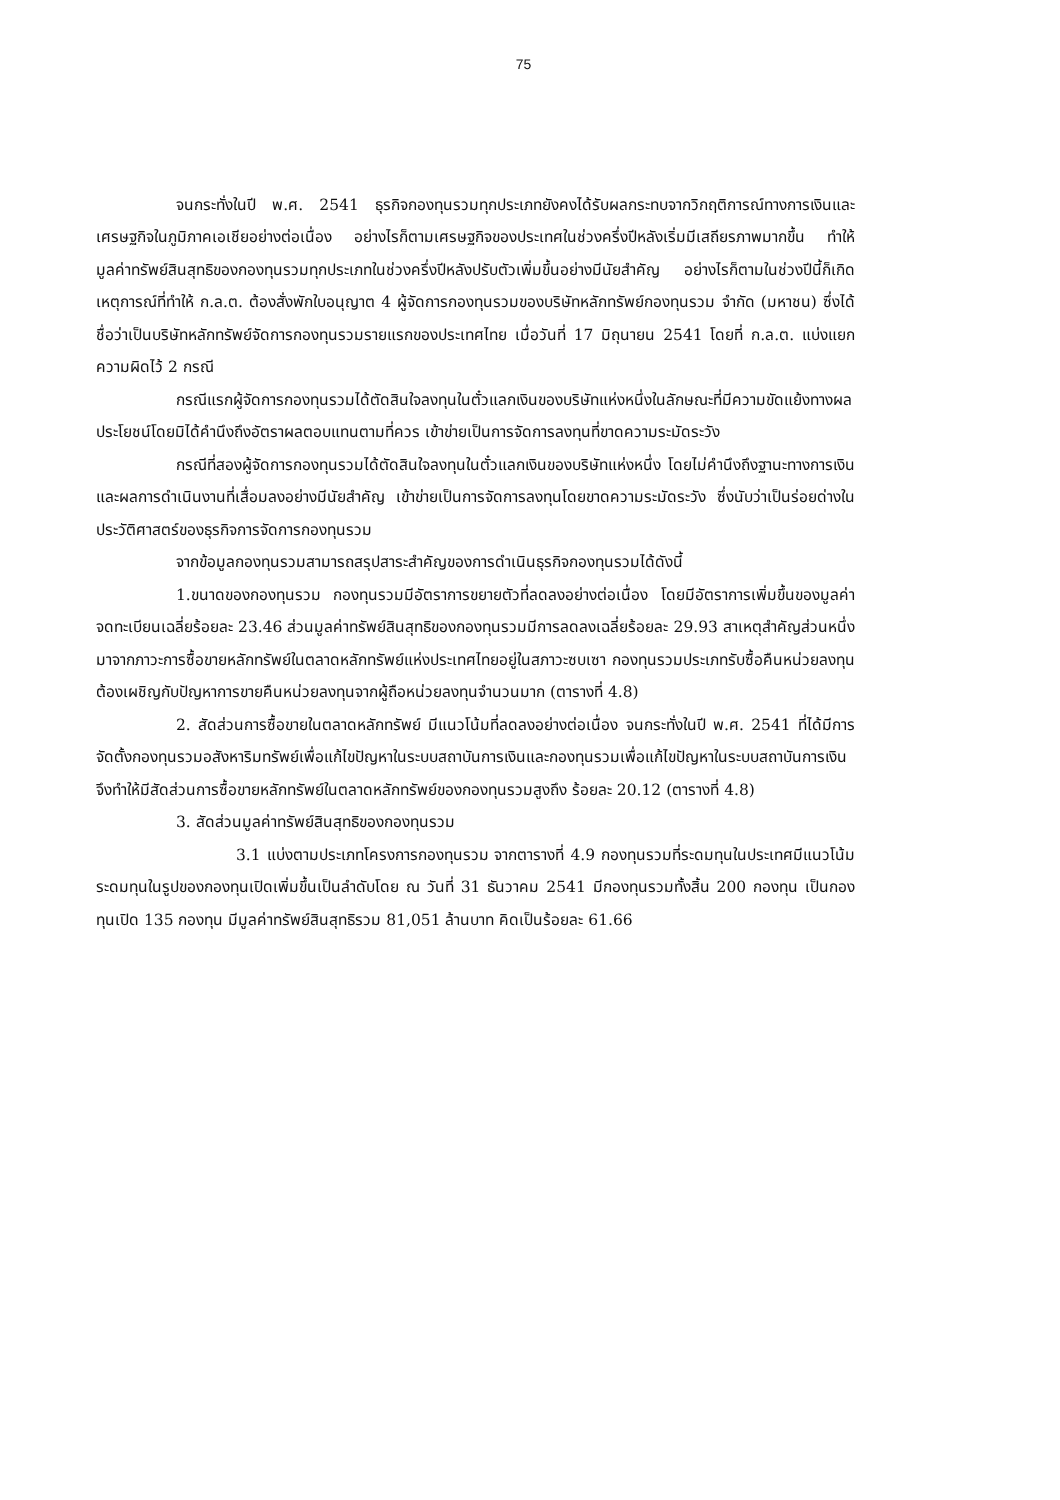75
จนกระทั่งในปี พ.ศ. 2541 ธุรกิจกองทุนรวมทุกประเภทยังคงได้รับผลกระทบจากวิกฤติการณ์ทางการเงินและเศรษฐกิจในภูมิภาคเอเชียอย่างต่อเนื่อง อย่างไรก็ตามเศรษฐกิจของประเทศในช่วงครึ่งปีหลังเริ่มมีเสถียรภาพมากขึ้น ทำให้มูลค่าทรัพย์สินสุทธิของกองทุนรวมทุกประเภทในช่วงครึ่งปีหลังปรับตัวเพิ่มขึ้นอย่างมีนัยสำคัญ อย่างไรก็ตามในช่วงปีนี้ก็เกิดเหตุการณ์ที่ทำให้ ก.ล.ต. ต้องสั่งพักใบอนุญาต 4 ผู้จัดการกองทุนรวมของบริษัทหลักทรัพย์กองทุนรวม จำกัด (มหาชน) ซึ่งได้ชื่อว่าเป็นบริษัทหลักทรัพย์จัดการกองทุนรวมรายแรกของประเทศไทย เมื่อวันที่ 17 มิถุนายน 2541 โดยที่ ก.ล.ต. แบ่งแยกความผิดไว้ 2 กรณี
กรณีแรกผู้จัดการกองทุนรวมได้ตัดสินใจลงทุนในตั๋วแลกเงินของบริษัทแห่งหนึ่งในลักษณะที่มีความขัดแย้งทางผลประโยชน์โดยมิได้คำนึงถึงอัตราผลตอบแทนตามที่ควร เข้าข่ายเป็นการจัดการลงทุนที่ขาดความระมัดระวัง
กรณีที่สองผู้จัดการกองทุนรวมได้ตัดสินใจลงทุนในตั๋วแลกเงินของบริษัทแห่งหนึ่ง โดยไม่คำนึงถึงฐานะทางการเงินและผลการดำเนินงานที่เสื่อมลงอย่างมีนัยสำคัญ เข้าข่ายเป็นการจัดการลงทุนโดยขาดความระมัดระวัง ซึ่งนับว่าเป็นร่อยด่างในประวัติศาสตร์ของธุรกิจการจัดการกองทุนรวม
จากข้อมูลกองทุนรวมสามารถสรุปสาระสำคัญของการดำเนินธุรกิจกองทุนรวมได้ดังนี้
1.ขนาดของกองทุนรวม กองทุนรวมมีอัตราการขยายตัวที่ลดลงอย่างต่อเนื่อง โดยมีอัตราการเพิ่มขึ้นของมูลค่าจดทะเบียนเฉลี่ยร้อยละ 23.46 ส่วนมูลค่าทรัพย์สินสุทธิของกองทุนรวมมีการลดลงเฉลี่ยร้อยละ 29.93 สาเหตุสำคัญส่วนหนึ่งมาจากภาวะการซื้อขายหลักทรัพย์ในตลาดหลักทรัพย์แห่งประเทศไทยอยู่ในสภาวะซบเซา กองทุนรวมประเภทรับซื้อคืนหน่วยลงทุนต้องเผชิญกับปัญหาการขายคืนหน่วยลงทุนจากผู้ถือหน่วยลงทุนจำนวนมาก (ตารางที่ 4.8)
2. สัดส่วนการซื้อขายในตลาดหลักทรัพย์ มีแนวโน้มที่ลดลงอย่างต่อเนื่อง จนกระทั่งในปี พ.ศ. 2541 ที่ได้มีการจัดตั้งกองทุนรวมอสังหาริมทรัพย์เพื่อแก้ไขปัญหาในระบบสถาบันการเงินและกองทุนรวมเพื่อแก้ไขปัญหาในระบบสถาบันการเงิน จึงทำให้มีสัดส่วนการซื้อขายหลักทรัพย์ในตลาดหลักทรัพย์ของกองทุนรวมสูงถึง ร้อยละ 20.12 (ตารางที่ 4.8)
3. สัดส่วนมูลค่าทรัพย์สินสุทธิของกองทุนรวม
3.1 แบ่งตามประเภทโครงการกองทุนรวม จากตารางที่ 4.9 กองทุนรวมที่ระดมทุนในประเทศมีแนวโน้มระดมทุนในรูปของกองทุนเปิดเพิ่มขึ้นเป็นลำดับโดย ณ วันที่ 31 ธันวาคม 2541 มีกองทุนรวมทั้งสิ้น 200 กองทุน เป็นกองทุนเปิด 135 กองทุน มีมูลค่าทรัพย์สินสุทธิรวม 81,051 ล้านบาท คิดเป็นร้อยละ 61.66